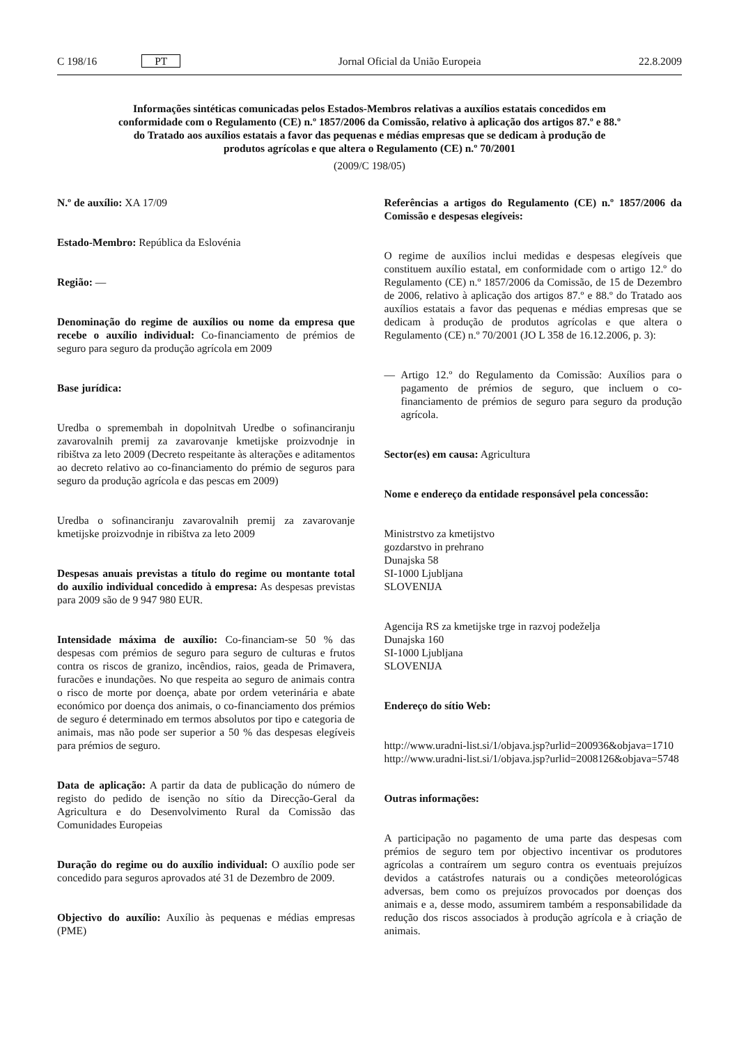C 198/16 PT Jornal Oficial da União Europeia 22.8.2009
Informações sintéticas comunicadas pelos Estados-Membros relativas a auxílios estatais concedidos em conformidade com o Regulamento (CE) n.º 1857/2006 da Comissão, relativo à aplicação dos artigos 87.º e 88.º do Tratado aos auxílios estatais a favor das pequenas e médias empresas que se dedicam à produção de produtos agrícolas e que altera o Regulamento (CE) n.º 70/2001
(2009/C 198/05)
N.º de auxílio: XA 17/09
Estado-Membro: República da Eslovénia
Região: —
Denominação do regime de auxílios ou nome da empresa que recebe o auxílio individual: Co-financiamento de prémios de seguro para seguro da produção agrícola em 2009
Base jurídica:
Uredba o spremembah in dopolnitvah Uredbe o sofinanciranju zavarovalnih premij za zavarovanje kmetijske proizvodnje in ribištva za leto 2009 (Decreto respeitante às alterações e aditamentos ao decreto relativo ao co-financiamento do prémio de seguros para seguro da produção agrícola e das pescas em 2009)
Uredba o sofinanciranju zavarovalnih premij za zavarovanje kmetijske proizvodnje in ribištva za leto 2009
Despesas anuais previstas a título do regime ou montante total do auxílio individual concedido à empresa: As despesas previstas para 2009 são de 9 947 980 EUR.
Intensidade máxima de auxílio: Co-financiam-se 50 % das despesas com prémios de seguro para seguro de culturas e frutos contra os riscos de granizo, incêndios, raios, geada de Primavera, furacões e inundações. No que respeita ao seguro de animais contra o risco de morte por doença, abate por ordem veterinária e abate económico por doença dos animais, o co-financiamento dos prémios de seguro é determinado em termos absolutos por tipo e categoria de animais, mas não pode ser superior a 50 % das despesas elegíveis para prémios de seguro.
Data de aplicação: A partir da data de publicação do número de registo do pedido de isenção no sítio da Direcção-Geral da Agricultura e do Desenvolvimento Rural da Comissão das Comunidades Europeias
Duração do regime ou do auxílio individual: O auxílio pode ser concedido para seguros aprovados até 31 de Dezembro de 2009.
Objectivo do auxílio: Auxílio às pequenas e médias empresas (PME)
Referências a artigos do Regulamento (CE) n.º 1857/2006 da Comissão e despesas elegíveis:
O regime de auxílios inclui medidas e despesas elegíveis que constituem auxílio estatal, em conformidade com o artigo 12.º do Regulamento (CE) n.º 1857/2006 da Comissão, de 15 de Dezembro de 2006, relativo à aplicação dos artigos 87.º e 88.º do Tratado aos auxílios estatais a favor das pequenas e médias empresas que se dedicam à produção de produtos agrícolas e que altera o Regulamento (CE) n.º 70/2001 (JO L 358 de 16.12.2006, p. 3):
— Artigo 12.º do Regulamento da Comissão: Auxílios para o pagamento de prémios de seguro, que incluem o co-financiamento de prémios de seguro para seguro da produção agrícola.
Sector(es) em causa: Agricultura
Nome e endereço da entidade responsável pela concessão:
Ministrstvo za kmetijstvo
gozdarstvo in prehrano
Dunajska 58
SI-1000 Ljubljana
SLOVENIJA
Agencija RS za kmetijske trge in razvoj podeželja
Dunajska 160
SI-1000 Ljubljana
SLOVENIJA
Endereço do sítio Web:
http://www.uradni-list.si/1/objava.jsp?urlid=200936&objava=1710
http://www.uradni-list.si/1/objava.jsp?urlid=2008126&objava=5748
Outras informações:
A participação no pagamento de uma parte das despesas com prémios de seguro tem por objectivo incentivar os produtores agrícolas a contraírem um seguro contra os eventuais prejuízos devidos a catástrofes naturais ou a condições meteorológicas adversas, bem como os prejuízos provocados por doenças dos animais e a, desse modo, assumirem também a responsabilidade da redução dos riscos associados à produção agrícola e à criação de animais.